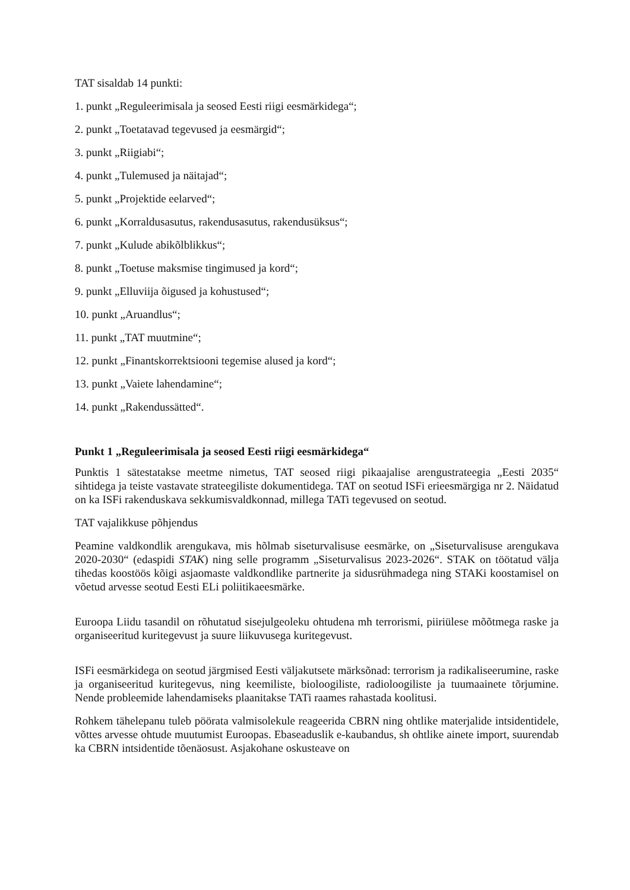TAT sisaldab 14 punkti:
1. punkt „Reguleerimisala ja seosed Eesti riigi eesmärkidega“;
2. punkt „Toetatavad tegevused ja eesmärgid“;
3. punkt „Riigiabi“;
4. punkt „Tulemused ja näitajad“;
5. punkt „Projektide eelarved“;
6. punkt „Korraldusasutus, rakendusasutus, rakendusüksus“;
7. punkt „Kulude abikõlblikkus“;
8. punkt „Toetuse maksmise tingimused ja kord“;
9. punkt „Elluviija õigused ja kohustused“;
10. punkt „Aruandlus“;
11. punkt „TAT muutmine“;
12. punkt „Finantskorrektsiooni tegemise alused ja kord“;
13. punkt „Vaiete lahendamine“;
14. punkt „Rakendussätted“.
Punkt 1 „Reguleerimisala ja seosed Eesti riigi eesmärkidega“
Punktis 1 sätestatakse meetme nimetus, TAT seosed riigi pikaajalise arengustrateegia „Eesti 2035“ sihtidega ja teiste vastavate strateegiliste dokumentidega. TAT on seotud ISFi erieesmärgiga nr 2. Näidatud on ka ISFi rakenduskava sekkumisvaldkonnad, millega TATi tegevused on seotud.
TAT vajalikkuse põhjendus
Peamine valdkondlik arengukava, mis hõlmab siseturvalisuse eesmärke, on „Siseturvalisuse arengukava 2020-2030“ (edaspidi STAK) ning selle programm „Siseturvalisus 2023-2026“. STAK on töötatud välja tihedas koostöös kõigi asjaomaste valdkondlike partnerite ja sidusrühmadega ning STAKi koostamisel on võetud arvesse seotud Eesti ELi poliitikaeesmärke.
Euroopa Liidu tasandil on rõhutatud sisejulgeoleku ohtudena mh terrorismi, piiriülese mõõtmega raske ja organiseeritud kuritegevust ja suure liikuvusega kuritegevust.
ISFi eesmärkidega on seotud järgmised Eesti väljakutsete märksõnad: terrorism ja radikaliseerumine, raske ja organiseeritud kuritegevus, ning keemiliste, bioloogiliste, radioloogiliste ja tuumaainete tõrjumine. Nende probleemide lahendamiseks plaanitakse TATi raames rahastada koolitusi.
Rohkem tähelepanu tuleb pöörata valmisolekule reageerida CBRN ning ohtlike materjalide intsidentidele, võttes arvesse ohtude muutumist Euroopas. Ebaseaduslik e-kaubandus, sh ohtlike ainete import, suurendab ka CBRN intsidentide tõenäosust. Asjakohane oskusteave on